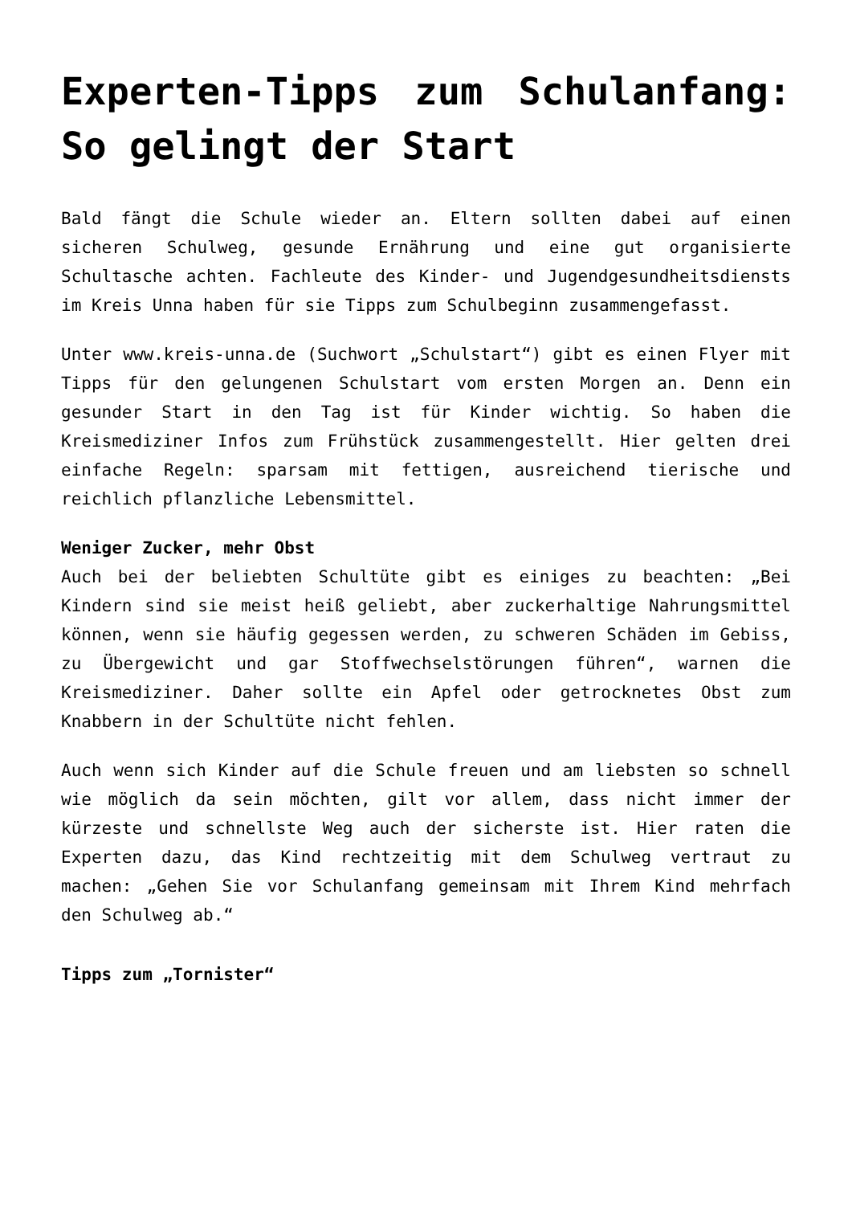Experten-Tipps zum Schulanfang: So gelingt der Start
Bald fängt die Schule wieder an. Eltern sollten dabei auf einen sicheren Schulweg, gesunde Ernährung und eine gut organisierte Schultasche achten. Fachleute des Kinder- und Jugendgesundheitsdiensts im Kreis Unna haben für sie Tipps zum Schulbeginn zusammengefasst.
Unter www.kreis-unna.de (Suchwort „Schulstart“) gibt es einen Flyer mit Tipps für den gelungenen Schulstart vom ersten Morgen an. Denn ein gesunder Start in den Tag ist für Kinder wichtig. So haben die Kreismediziner Infos zum Frühstück zusammengestellt. Hier gelten drei einfache Regeln: sparsam mit fettigen, ausreichend tierische und reichlich pflanzliche Lebensmittel.
Weniger Zucker, mehr Obst
Auch bei der beliebten Schultüte gibt es einiges zu beachten: „Bei Kindern sind sie meist heiß geliebt, aber zuckerhaltige Nahrungsmittel können, wenn sie häufig gegessen werden, zu schweren Schäden im Gebiss, zu Übergewicht und gar Stoffwechselstörungen führen“, warnen die Kreismediziner. Daher sollte ein Apfel oder getrocknetes Obst zum Knabbern in der Schultüte nicht fehlen.
Auch wenn sich Kinder auf die Schule freuen und am liebsten so schnell wie möglich da sein möchten, gilt vor allem, dass nicht immer der kürzeste und schnellste Weg auch der sicherste ist. Hier raten die Experten dazu, das Kind rechtzeitig mit dem Schulweg vertraut zu machen: „Gehen Sie vor Schulanfang gemeinsam mit Ihrem Kind mehrfach den Schulweg ab.“
Tipps zum „Tornister“